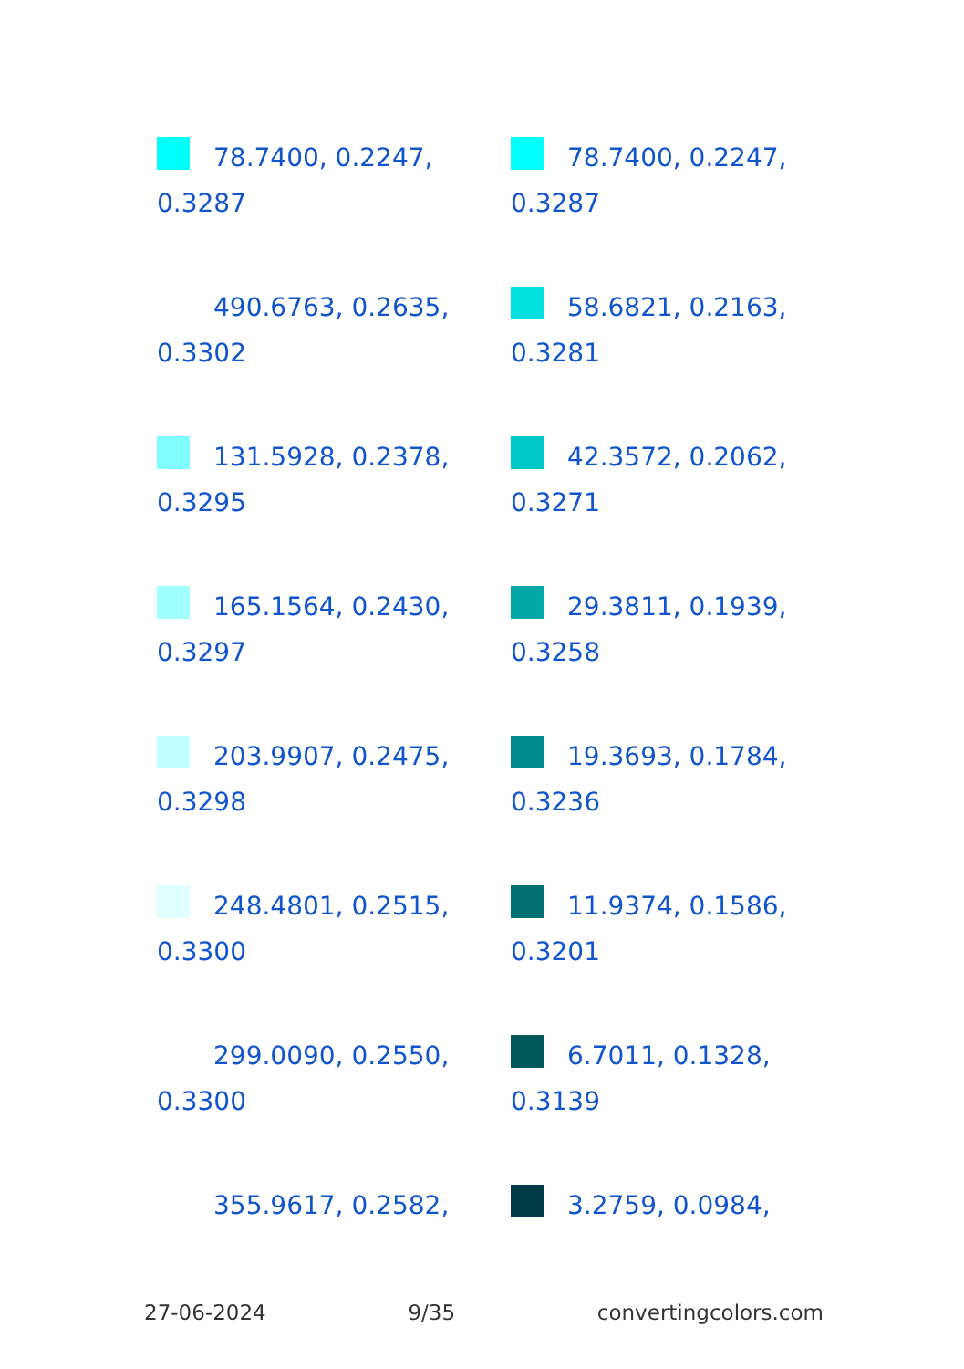78.7400, 0.2247,
0.3287
78.7400, 0.2247,
0.3287
490.6763, 0.2635,
0.3302
58.6821, 0.2163,
0.3281
131.5928, 0.2378,
0.3295
42.3572, 0.2062,
0.3271
165.1564, 0.2430,
0.3297
29.3811, 0.1939,
0.3258
203.9907, 0.2475,
0.3298
19.3693, 0.1784,
0.3236
248.4801, 0.2515,
0.3300
11.9374, 0.1586,
0.3201
299.0090, 0.2550,
0.3300
6.7011, 0.1328,
0.3139
355.9617, 0.2582,
3.2759, 0.0984,
27-06-2024 9/35 convertingcolors.com